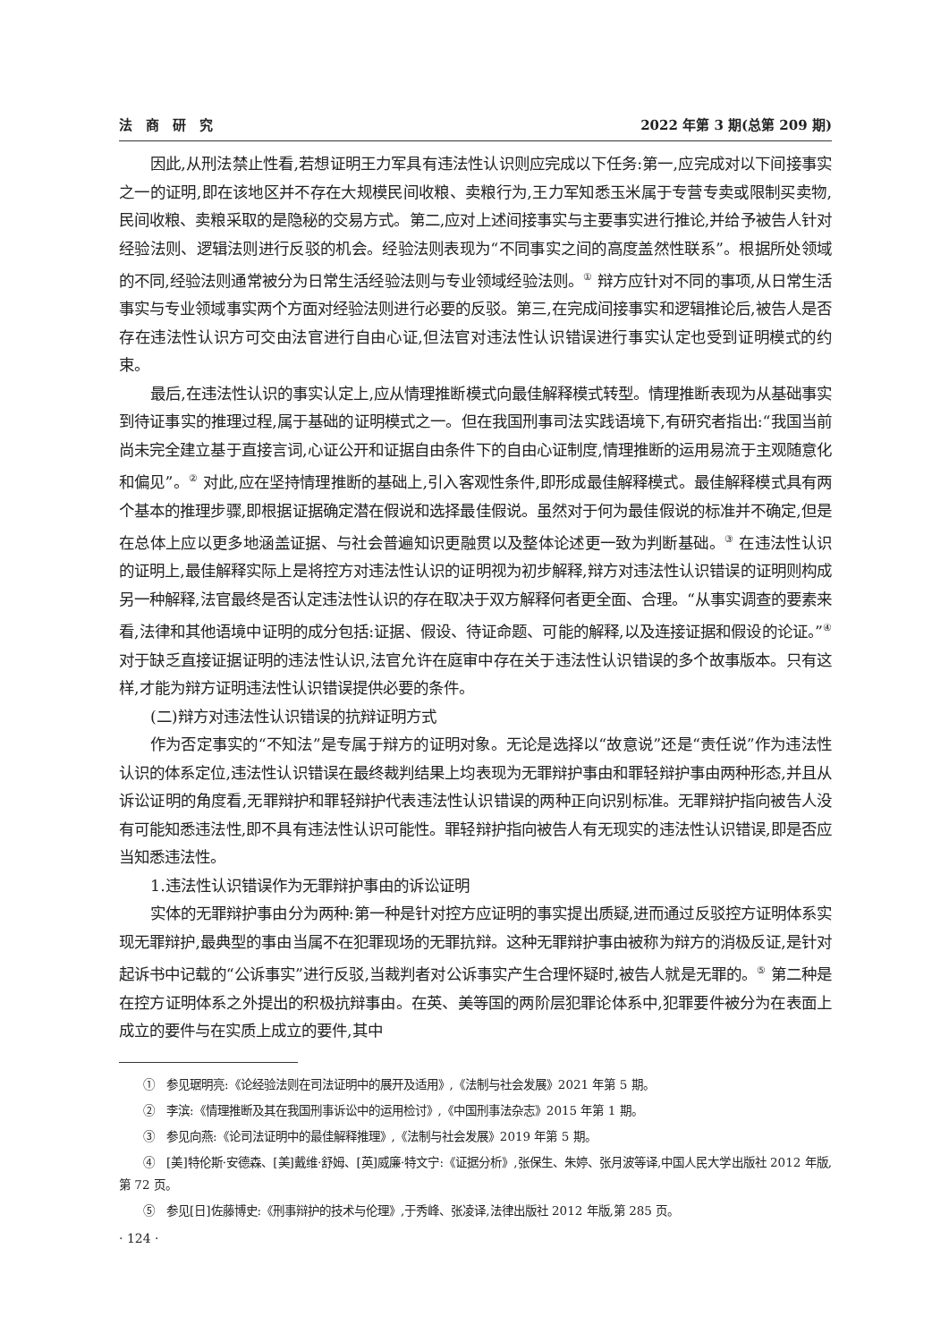法　商　研　究 2022 年第 3 期(总第 209 期)
因此,从刑法禁止性看,若想证明王力军具有违法性认识则应完成以下任务:第一,应完成对以下间接事实之一的证明,即在该地区并不存在大规模民间收粮、卖粮行为,王力军知悉玉米属于专营专卖或限制买卖物,民间收粮、卖粮采取的是隐秘的交易方式。第二,应对上述间接事实与主要事实进行推论,并给予被告人针对经验法则、逻辑法则进行反驳的机会。经验法则表现为“不同事实之间的高度盖然性联系”。根据所处领域的不同,经验法则通常被分为日常生活经验法则与专业领域经验法则。<sup>①</sup> 辩方应针对不同的事项,从日常生活事实与专业领域事实两个方面对经验法则进行必要的反驳。第三,在完成间接事实和逻辑推论后,被告人是否存在违法性认识方可交由法官进行自由心证,但法官对违法性认识错误进行事实认定也受到证明模式的约束。
最后,在违法性认识的事实认定上,应从情理推断模式向最佳解释模式转型。情理推断表现为从基础事实到待证事实的推理过程,属于基础的证明模式之一。但在我国刑事司法实践语境下,有研究者指出:“我国当前尚未完全建立基于直接言词,心证公开和证据自由条件下的自由心证制度,情理推断的运用易流于主观随意化和偏见”。<sup>②</sup> 对此,应在坚持情理推断的基础上,引入客观性条件,即形成最佳解释模式。最佳解释模式具有两个基本的推理步骤,即根据证据确定潜在假说和选择最佳假说。虽然对于何为最佳假说的标准并不确定,但是在总体上应以更多地涵盖证据、与社会普遍知识更融贯以及整体论述更一致为判断基础。<sup>③</sup> 在违法性认识的证明上,最佳解释实际上是将控方对违法性认识的证明视为初步解释,辩方对违法性认识错误的证明则构成另一种解释,法官最终是否认定违法性认识的存在取决于双方解释何者更全面、合理。“从事实调查的要素来看,法律和其他语境中证明的成分包括:证据、假设、待证命题、可能的解释,以及连接证据和假设的论证。”<sup>④</sup>对于缺乏直接证据证明的违法性认识,法官允许在庭审中存在关于违法性认识错误的多个故事版本。只有这样,才能为辩方证明违法性认识错误提供必要的条件。
(二)辩方对违法性认识错误的抗辩证明方式
作为否定事实的“不知法”是专属于辩方的证明对象。无论是选择以“故意说”还是“责任说”作为违法性认识的体系定位,违法性认识错误在最终裁判结果上均表现为无罪辩护事由和罪轻辩护事由两种形态,并且从诉讼证明的角度看,无罪辩护和罪轻辩护代表违法性认识错误的两种正向识别标准。无罪辩护指向被告人没有可能知悉违法性,即不具有违法性认识可能性。罪轻辩护指向被告人有无现实的违法性认识错误,即是否应当知悉违法性。
1.违法性认识错误作为无罪辩护事由的诉讼证明
实体的无罪辩护事由分为两种:第一种是针对控方应证明的事实提出质疑,进而通过反驳控方证明体系实现无罪辩护,最典型的事由当属不在犯罪现场的无罪抗辩。这种无罪辩护事由被称为辩方的消极反证,是针对起诉书中记载的“公诉事实”进行反驳,当裁判者对公诉事实产生合理怀疑时,被告人就是无罪的。<sup>⑤</sup> 第二种是在控方证明体系之外提出的积极抗辩事由。在英、美等国的两阶层犯罪论体系中,犯罪要件被分为在表面上成立的要件与在实质上成立的要件,其中
①　参见琚明亮:《论经验法则在司法证明中的展开及适用》,《法制与社会发展》2021 年第 5 期。
②　李滨:《情理推断及其在我国刑事诉讼中的运用检讨》,《中国刑事法杂志》2015 年第 1 期。
③　参见向燕:《论司法证明中的最佳解释推理》,《法制与社会发展》2019 年第 5 期。
④　[美]特伦斯·安德森、[美]戴维·舒姆、[英]威廉·特文宁:《证据分析》,张保生、朱婷、张月波等译,中国人民大学出版社 2012 年版,第 72 页。
⑤　参见[日]佐藤博史:《刑事辩护的技术与伦理》,于秀峰、张凌译,法律出版社 2012 年版,第 285 页。
· 124 ·